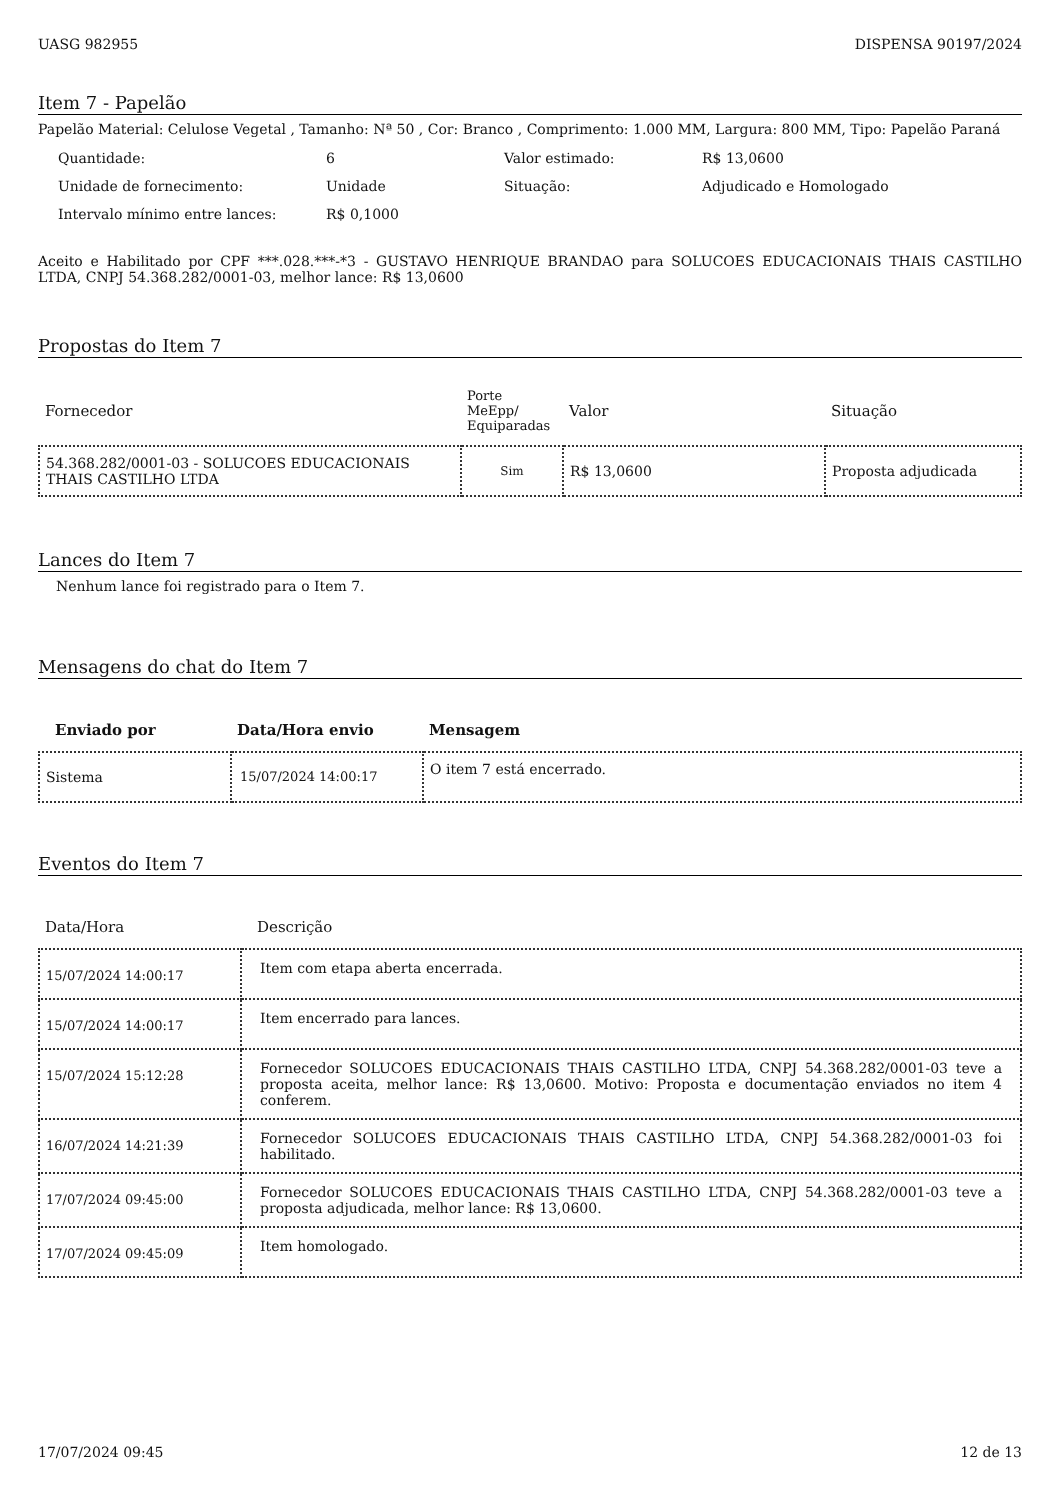UASG 982955 DISPENSA 90197/2024
Item 7 - Papelão
Papelão Material: Celulose Vegetal , Tamanho: Nª 50 , Cor: Branco , Comprimento: 1.000 MM, Largura: 800 MM, Tipo: Papelão Paraná
| Quantidade: | 6 | Valor estimado: | R$ 13,0600 |
| Unidade de fornecimento: | Unidade | Situação: | Adjudicado e Homologado |
| Intervalo mínimo entre lances: | R$ 0,1000 | | |
Aceito e Habilitado por CPF ***.028.***-*3 - GUSTAVO HENRIQUE BRANDAO para SOLUCOES EDUCACIONAIS THAIS CASTILHO LTDA, CNPJ 54.368.282/0001-03, melhor lance: R$ 13,0600
Propostas do Item 7
| Fornecedor | Porte MeEpp/ Equiparadas | Valor | Situação |
| --- | --- | --- | --- |
| 54.368.282/0001-03 - SOLUCOES EDUCACIONAIS THAIS CASTILHO LTDA | Sim | R$ 13,0600 | Proposta adjudicada |
Lances do Item 7
Nenhum lance foi registrado para o Item 7.
Mensagens do chat do Item 7
| Enviado por | Data/Hora envio | Mensagem |
| --- | --- | --- |
| Sistema | 15/07/2024 14:00:17 | O item 7 está encerrado. |
Eventos do Item 7
| Data/Hora | Descrição |
| --- | --- |
| 15/07/2024 14:00:17 | Item com etapa aberta encerrada. |
| 15/07/2024 14:00:17 | Item encerrado para lances. |
| 15/07/2024 15:12:28 | Fornecedor SOLUCOES EDUCACIONAIS THAIS CASTILHO LTDA, CNPJ 54.368.282/0001-03 teve a proposta aceita, melhor lance: R$ 13,0600. Motivo: Proposta e documentação enviados no item 4 conferem. |
| 16/07/2024 14:21:39 | Fornecedor SOLUCOES EDUCACIONAIS THAIS CASTILHO LTDA, CNPJ 54.368.282/0001-03 foi habilitado. |
| 17/07/2024 09:45:00 | Fornecedor SOLUCOES EDUCACIONAIS THAIS CASTILHO LTDA, CNPJ 54.368.282/0001-03 teve a proposta adjudicada, melhor lance: R$ 13,0600. |
| 17/07/2024 09:45:09 | Item homologado. |
17/07/2024 09:45 12 de 13